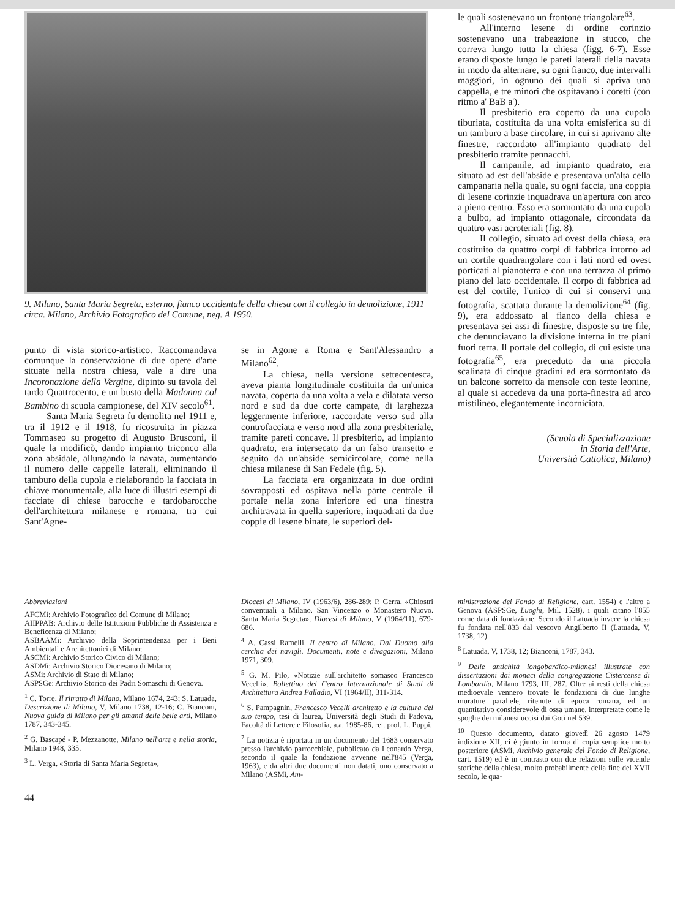9. Milano, Santa Maria Segreta, esterno, fianco occidentale della chiesa con il collegio in demolizione, 1911 circa. Milano, Archivio Fotografico del Comune, neg. A 1950.
punto di vista storico-artistico. Raccomandava comunque la conservazione di due opere d'arte situate nella nostra chiesa, vale a dire una Incoronazione della Vergine, dipinto su tavola del tardo Quattrocento, e un busto della Madonna col Bambino di scuola campionese, del XIV secolo<sup>61</sup>.
Santa Maria Segreta fu demolita nel 1911 e, tra il 1912 e il 1918, fu ricostruita in piazza Tommaseo su progetto di Augusto Brusconi, il quale la modificò, dando impianto triconco alla zona absidale, allungando la navata, aumentando il numero delle cappelle laterali, eliminando il tamburo della cupola e rielaborando la facciata in chiave monumentale, alla luce di illustri esempi di facciate di chiese barocche e tardobarocche dell'architettura milanese e romana, tra cui Sant'Agne-
se in Agone a Roma e Sant'Alessandro a Milano<sup>62</sup>.
La chiesa, nella versione settecentesca, aveva pianta longitudinale costituita da un'unica navata, coperta da una volta a vela e dilatata verso nord e sud da due corte campate, di larghezza leggermente inferiore, raccordate verso sud alla controfacciata e verso nord alla zona presbiteriale, tramite pareti concave. Il presbiterio, ad impianto quadrato, era intersecato da un falso transetto e seguito da un'abside semicircolare, come nella chiesa milanese di San Fedele (fig. 5).
La facciata era organizzata in due ordini sovrapposti ed ospitava nella parte centrale il portale nella zona inferiore ed una finestra architravata in quella superiore, inquadrati da due coppie di lesene binate, le superiori del-
le quali sostenevano un frontone triangolare<sup>63</sup>.
All'interno lesene di ordine corinzio sostenevano una trabeazione in stucco, che correva lungo tutta la chiesa (figg. 6-7). Esse erano disposte lungo le pareti laterali della navata in modo da alternare, su ogni fianco, due intervalli maggiori, in ognuno dei quali si apriva una cappella, e tre minori che ospitavano i coretti (con ritmo a' BaB a').
Il presbiterio era coperto da una cupola tiburiata, costituita da una volta emisferica su di un tamburo a base circolare, in cui si aprivano alte finestre, raccordato all'impianto quadrato del presbiterio tramite pennacchi.
Il campanile, ad impianto quadrato, era situato ad est dell'abside e presentava un'alta cella campanaria nella quale, su ogni faccia, una coppia di lesene corinzie inquadrava un'apertura con arco a pieno centro. Esso era sormontato da una cupola a bulbo, ad impianto ottagonale, circondata da quattro vasi acroteriali (fig. 8).
Il collegio, situato ad ovest della chiesa, era costituito da quattro corpi di fabbrica intorno ad un cortile quadrangolare con i lati nord ed ovest porticati al pianoterra e con una terrazza al primo piano del lato occidentale. Il corpo di fabbrica ad est del cortile, l'unico di cui si conservi una fotografia, scattata durante la demolizione<sup>64</sup> (fig. 9), era addossato al fianco della chiesa e presentava sei assi di finestre, disposte su tre file, che denunciavano la divisione interna in tre piani fuori terra. Il portale del collegio, di cui esiste una fotografia<sup>65</sup>, era preceduto da una piccola scalinata di cinque gradini ed era sormontato da un balcone sorretto da mensole con teste leonine, al quale si accedeva da una porta-finestra ad arco mistilineo, elegantemente incorniciata.
(Scuola di Specializzazione
in Storia dell'Arte,
Università Cattolica, Milano)
Abbreviazioni
AFCMi: Archivio Fotografico del Comune di Milano;
AIIPPAB: Archivio delle Istituzioni Pubbliche di Assistenza e Beneficenza di Milano;
ASBAAMi: Archivio della Soprintendenza per i Beni Ambientali e Architettonici di Milano;
ASCMi: Archivio Storico Civico di Milano;
ASDMi: Archivio Storico Diocesano di Milano;
ASMi: Archivio di Stato di Milano;
ASPSGe: Archivio Storico dei Padri Somaschi di Genova.
<sup>1</sup> C. Torre, Il ritratto di Milano, Milano 1674, 243; S. Latuada, Descrizione di Milano, V, Milano 1738, 12-16; C. Bianconi, Nuova guida di Milano per gli amanti delle belle arti, Milano 1787, 343-345.
<sup>2</sup> G. Bascapé - P. Mezzanotte, Milano nell'arte e nella storia, Milano 1948, 335.
<sup>3</sup> L. Verga, «Storia di Santa Maria Segreta»,
Diocesi di Milano, IV (1963/6), 286-289; P. Gerra, «Chiostri conventuali a Milano. San Vincenzo o Monastero Nuovo. Santa Maria Segreta», Diocesi di Milano, V (1964/11), 679-686.
<sup>4</sup> A. Cassi Ramelli, Il centro di Milano. Dal Duomo alla cerchia dei navigli. Documenti, note e divagazioni, Milano 1971, 309.
<sup>5</sup> G. M. Pilo, «Notizie sull'architetto somasco Francesco Vecelli», Bollettino del Centro Internazionale di Studi di Architettura Andrea Palladio, VI (1964/II), 311-314.
<sup>6</sup> S. Pampagnin, Francesco Vecelli architetto e la cultura del suo tempo, tesi di laurea, Università degli Studi di Padova, Facoltà di Lettere e Filosofia, a.a. 1985-86, rel. prof. L. Puppi.
<sup>7</sup> La notizia è riportata in un documento del 1683 conservato presso l'archivio parrocchiale, pubblicato da Leonardo Verga, secondo il quale la fondazione avvenne nell'845 (Verga, 1963), e da altri due documenti non datati, uno conservato a Milano (ASMi, Am-
ministrazione del Fondo di Religione, cart. 1554) e l'altro a Genova (ASPSGe, Luoghi, Mil. 1528), i quali citano l'855 come data di fondazione. Secondo il Latuada invece la chiesa fu fondata nell'833 dal vescovo Angilberto II (Latuada, V, 1738, 12).
<sup>8</sup> Latuada, V, 1738, 12; Bianconi, 1787, 343.
<sup>9</sup> Delle antichità longobardico-milanesi illustrate con dissertazioni dai monaci della congregazione Cistercense di Lombardia, Milano 1793, III, 287. Oltre ai resti della chiesa medioevale vennero trovate le fondazioni di due lunghe murature parallele, ritenute di epoca romana, ed un quantitativo considerevole di ossa umane, interpretate come le spoglie dei milanesi uccisi dai Goti nel 539.
<sup>10</sup> Questo documento, datato giovedì 26 agosto 1479 indizione XII, ci è giunto in forma di copia semplice molto posteriore (ASMi, Archivio generale del Fondo di Religione, cart. 1519) ed è in contrasto con due relazioni sulle vicende storiche della chiesa, molto probabilmente della fine del XVII secolo, le qua-
44